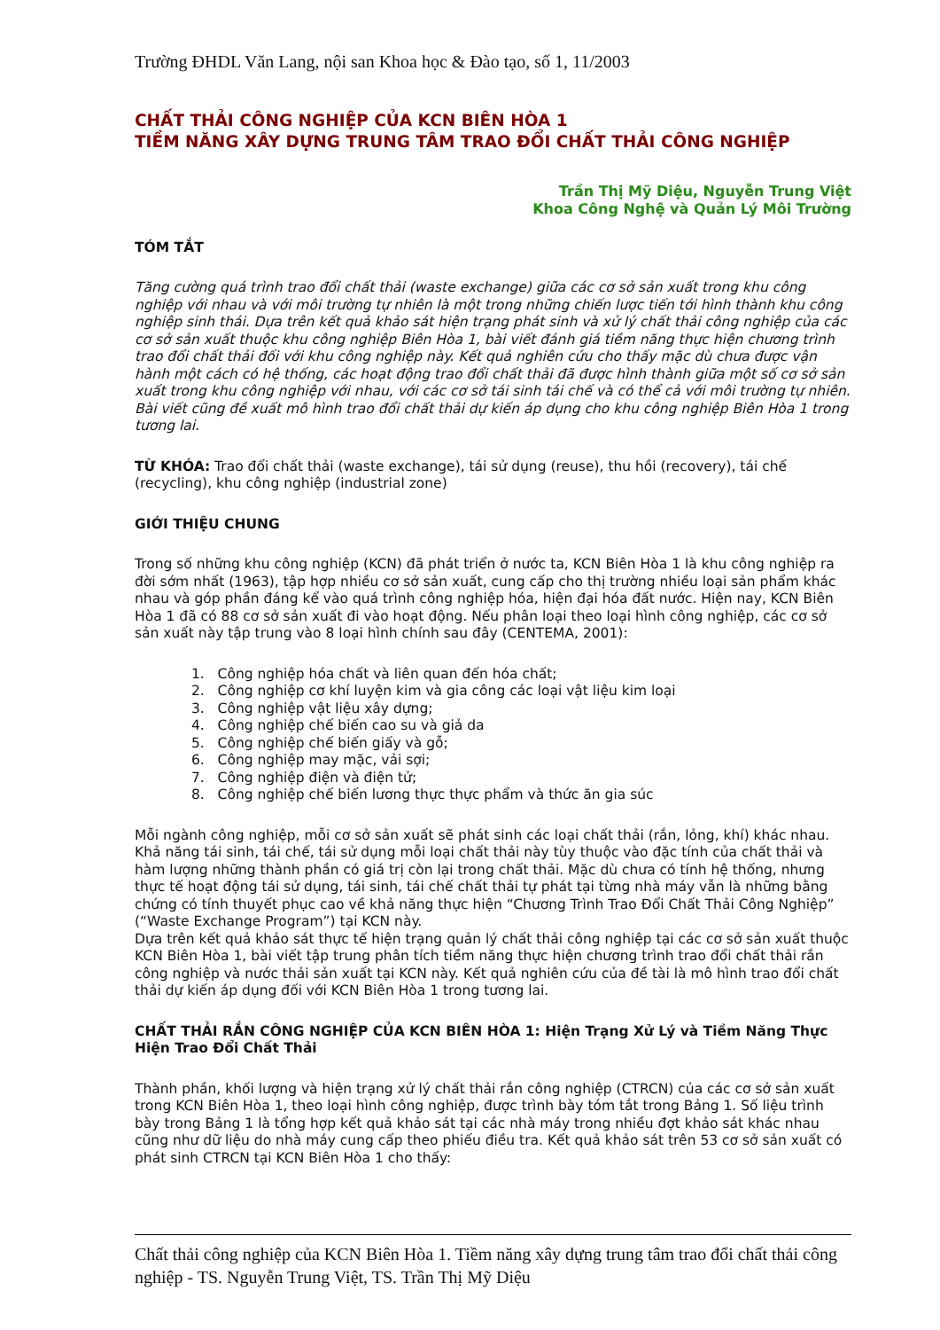Trường ĐHDL Văn Lang, nội san Khoa học & Đào tạo, số 1, 11/2003
CHẤT THẢI CÔNG NGHIỆP CỦA KCN BIÊN HÒA 1
TIỀM NĂNG XÂY DỰNG TRUNG TÂM TRAO ĐỔI CHẤT THẢI CÔNG NGHIỆP
Trần Thị Mỹ Diệu, Nguyễn Trung Việt
Khoa Công Nghệ và Quản Lý Môi Trường
TÓM TẮT
Tăng cường quá trình trao đổi chất thải (waste exchange) giữa các cơ sở sản xuất trong khu công nghiệp với nhau và với môi trường tự nhiên là một trong những chiến lược tiến tới hình thành khu công nghiệp sinh thái. Dựa trên kết quả khảo sát hiện trạng phát sinh và xử lý chất thải công nghiệp của các cơ sở sản xuất thuộc khu công nghiệp Biên Hòa 1, bài viết đánh giá tiềm năng thực hiện chương trình trao đổi chất thải đối với khu công nghiệp này. Kết quả nghiên cứu cho thấy mặc dù chưa được vận hành một cách có hệ thống, các hoạt động trao đổi chất thải đã được hình thành giữa một số cơ sở sản xuất trong khu công nghiệp với nhau, với các cơ sở tái sinh tái chế và có thể cả với môi trường tự nhiên. Bài viết cũng đề xuất mô hình trao đổi chất thải dự kiến áp dụng cho khu công nghiệp Biên Hòa 1 trong tương lai.
TỪ KHÓA: Trao đổi chất thải (waste exchange), tái sử dụng (reuse), thu hồi (recovery), tái chế (recycling), khu công nghiệp (industrial zone)
GIỚI THIỆU CHUNG
Trong số những khu công nghiệp (KCN) đã phát triển ở nước ta, KCN Biên Hòa 1 là khu công nghiệp ra đời sớm nhất (1963), tập hợp nhiều cơ sở sản xuất, cung cấp cho thị trường nhiều loại sản phẩm khác nhau và góp phần đáng kể vào quá trình công nghiệp hóa, hiện đại hóa đất nước. Hiện nay, KCN Biên Hòa 1 đã có 88 cơ sở sản xuất đi vào hoạt động. Nếu phân loại theo loại hình công nghiệp, các cơ sở sản xuất này tập trung vào 8 loại hình chính sau đây (CENTEMA, 2001):
1. Công nghiệp hóa chất và liên quan đến hóa chất;
2. Công nghiệp cơ khí luyện kim và gia công các loại vật liệu kim loại
3. Công nghiệp vật liệu xây dựng;
4. Công nghiệp chế biến cao su và giả da
5. Công nghiệp chế biến giấy và gỗ;
6. Công nghiệp may mặc, vải sợi;
7. Công nghiệp điện và điện tử;
8. Công nghiệp chế biến lương thực thực phẩm và thức ăn gia súc
Mỗi ngành công nghiệp, mỗi cơ sở sản xuất sẽ phát sinh các loại chất thải (rắn, lỏng, khí) khác nhau. Khả năng tái sinh, tái chế, tái sử dụng mỗi loại chất thải này tùy thuộc vào đặc tính của chất thải và hàm lượng những thành phần có giá trị còn lại trong chất thải. Mặc dù chưa có tính hệ thống, nhưng thực tế hoạt động tái sử dụng, tái sinh, tái chế chất thải tự phát tại từng nhà máy vẫn là những bằng chứng có tính thuyết phục cao về khả năng thực hiện “Chương Trình Trao Đổi Chất Thải Công Nghiệp” (“Waste Exchange Program”) tại KCN này.
Dựa trên kết quả khảo sát thực tế hiện trạng quản lý chất thải công nghiệp tại các cơ sở sản xuất thuộc KCN Biên Hòa 1, bài viết tập trung phân tích tiềm năng thực hiện chương trình trao đổi chất thải rắn công nghiệp và nước thải sản xuất tại KCN này. Kết quả nghiên cứu của đề tài là mô hình trao đổi chất thải dự kiến áp dụng đối với KCN Biên Hòa 1 trong tương lai.
CHẤT THẢI RẮN CÔNG NGHIỆP CỦA KCN BIÊN HÒA 1: Hiện Trạng Xử Lý và Tiềm Năng Thực Hiện Trao Đổi Chất Thải
Thành phần, khối lượng và hiện trạng xử lý chất thải rắn công nghiệp (CTRCN) của các cơ sở sản xuất trong KCN Biên Hòa 1, theo loại hình công nghiệp, được trình bày tóm tắt trong Bảng 1. Số liệu trình bày trong Bảng 1 là tổng hợp kết quả khảo sát tại các nhà máy trong nhiều đợt khảo sát khác nhau cũng như dữ liệu do nhà máy cung cấp theo phiếu điều tra. Kết quả khảo sát trên 53 cơ sở sản xuất có phát sinh CTRCN tại KCN Biên Hòa 1 cho thấy:
Chất thải công nghiệp của KCN Biên Hòa 1. Tiềm năng xây dựng trung tâm trao đổi chất thải công nghiệp - TS. Nguyễn Trung Việt, TS. Trần Thị Mỹ Diệu